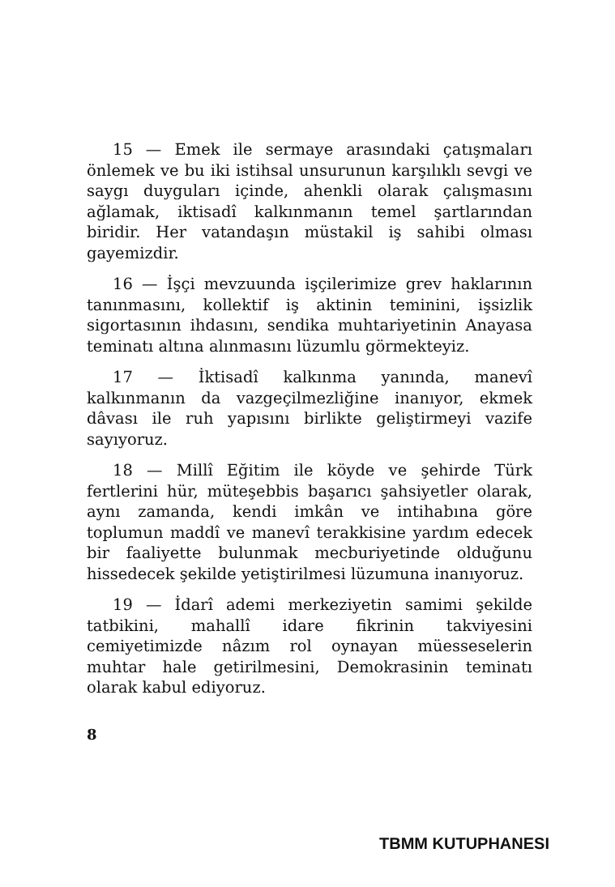15 — Emek ile sermaye arasındaki çatışmaları önlemek ve bu iki istihsal unsurunun karşılıklı sevgi ve saygı duyguları içinde, ahenkli olarak çalışmasını ağlamak, iktisadî kalkınmanın temel şartlarından biridir. Her vatandaşın müstakil iş sahibi olması gayemizdir.
16 — İşçi mevzuunda işçilerimize grev haklarının tanınmasını, kollektif iş aktinin teminini, işsizlik sigortasının ihdasını, sendika muhtariyetinin Anayasa teminatı altına alınmasını lüzumlu görmekteyiz.
17 — İktisadî kalkınma yanında, manevî kalkınmanın da vazgeçilmezliğine inanıyor, ekmek dâvası ile ruh yapısını birlikte geliştirmeyi vazife sayıyoruz.
18 — Millî Eğitim ile köyde ve şehirde Türk fertlerini hür, müteşebbis başarıcı şahsiyetler olarak, aynı zamanda, kendi imkân ve intihabına göre toplumun maddî ve manevî terakkisine yardım edecek bir faaliyette bulunmak mecburiyetinde olduğunu hissedecek şekilde yetiştirilmesi lüzumuna inanıyoruz.
19 — İdarî ademi merkeziyetin samimi şekilde tatbikini, mahallî idare fikrinin takviyesini cemiyetimizde nâzım rol oynayan müesseselerin muhtar hale getirilmesini, Demokrasinin teminatı olarak kabul ediyoruz.
8
TBMM KUTUPHANESI